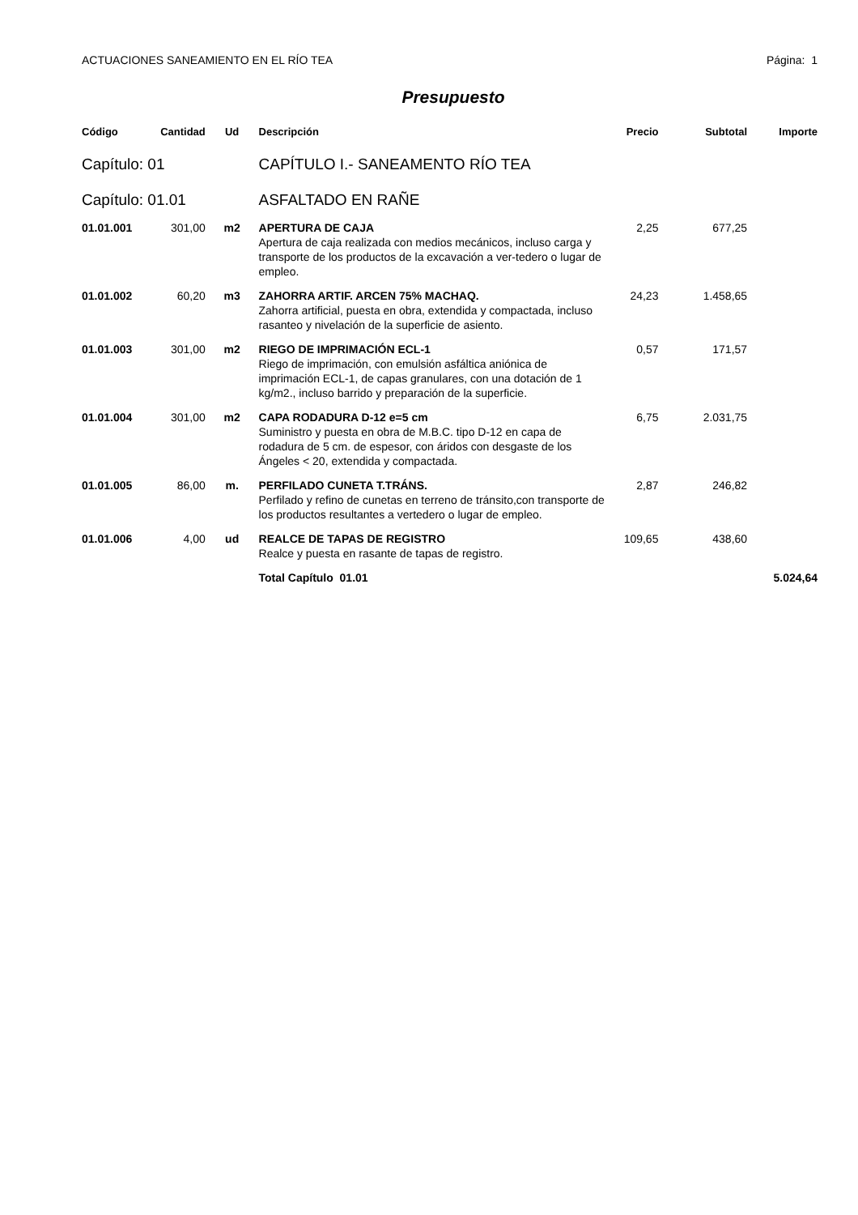ACTUACIONES SANEAMIENTO EN EL RÍO TEA Página: 1
Presupuesto
| Código | Cantidad | Ud | Descripción | Precio | Subtotal | Importe |
| --- | --- | --- | --- | --- | --- | --- |
| Capítulo: 01 | | | CAPÍTULO I.- SANEAMENTO RÍO TEA | | | |
| Capítulo: 01.01 | | | ASFALTADO EN RAÑE | | | |
| 01.01.001 | 301,00 | m2 | APERTURA DE CAJA Apertura de caja realizada con medios mecánicos, incluso carga y transporte de los productos de la excavación a ver-tedero o lugar de empleo. | 2,25 | 677,25 | |
| 01.01.002 | 60,20 | m3 | ZAHORRA ARTIF. ARCEN 75% MACHAQ. Zahorra artificial, puesta en obra, extendida y compactada, incluso rasanteo y nivelación de la superficie de asiento. | 24,23 | 1.458,65 | |
| 01.01.003 | 301,00 | m2 | RIEGO DE IMPRIMACIÓN ECL-1 Riego de imprimación, con emulsión asfáltica aniónica de imprimación ECL-1, de capas granulares, con una dotación de 1 kg/m2., incluso barrido y preparación de la superficie. | 0,57 | 171,57 | |
| 01.01.004 | 301,00 | m2 | CAPA RODADURA D-12 e=5 cm Suministro y puesta en obra de M.B.C. tipo D-12 en capa de rodadura de 5 cm. de espesor, con áridos con desgaste de los Ángeles < 20, extendida y compactada. | 6,75 | 2.031,75 | |
| 01.01.005 | 86,00 | m. | PERFILADO CUNETA T.TRÁNS. Perfilado y refino de cunetas en terreno de tránsito,con transporte de los productos resultantes a vertedero o lugar de empleo. | 2,87 | 246,82 | |
| 01.01.006 | 4,00 | ud | REALCE DE TAPAS DE REGISTRO Realce y puesta en rasante de tapas de registro. | 109,65 | 438,60 | |
| | | | Total Capítulo 01.01 | | | 5.024,64 |